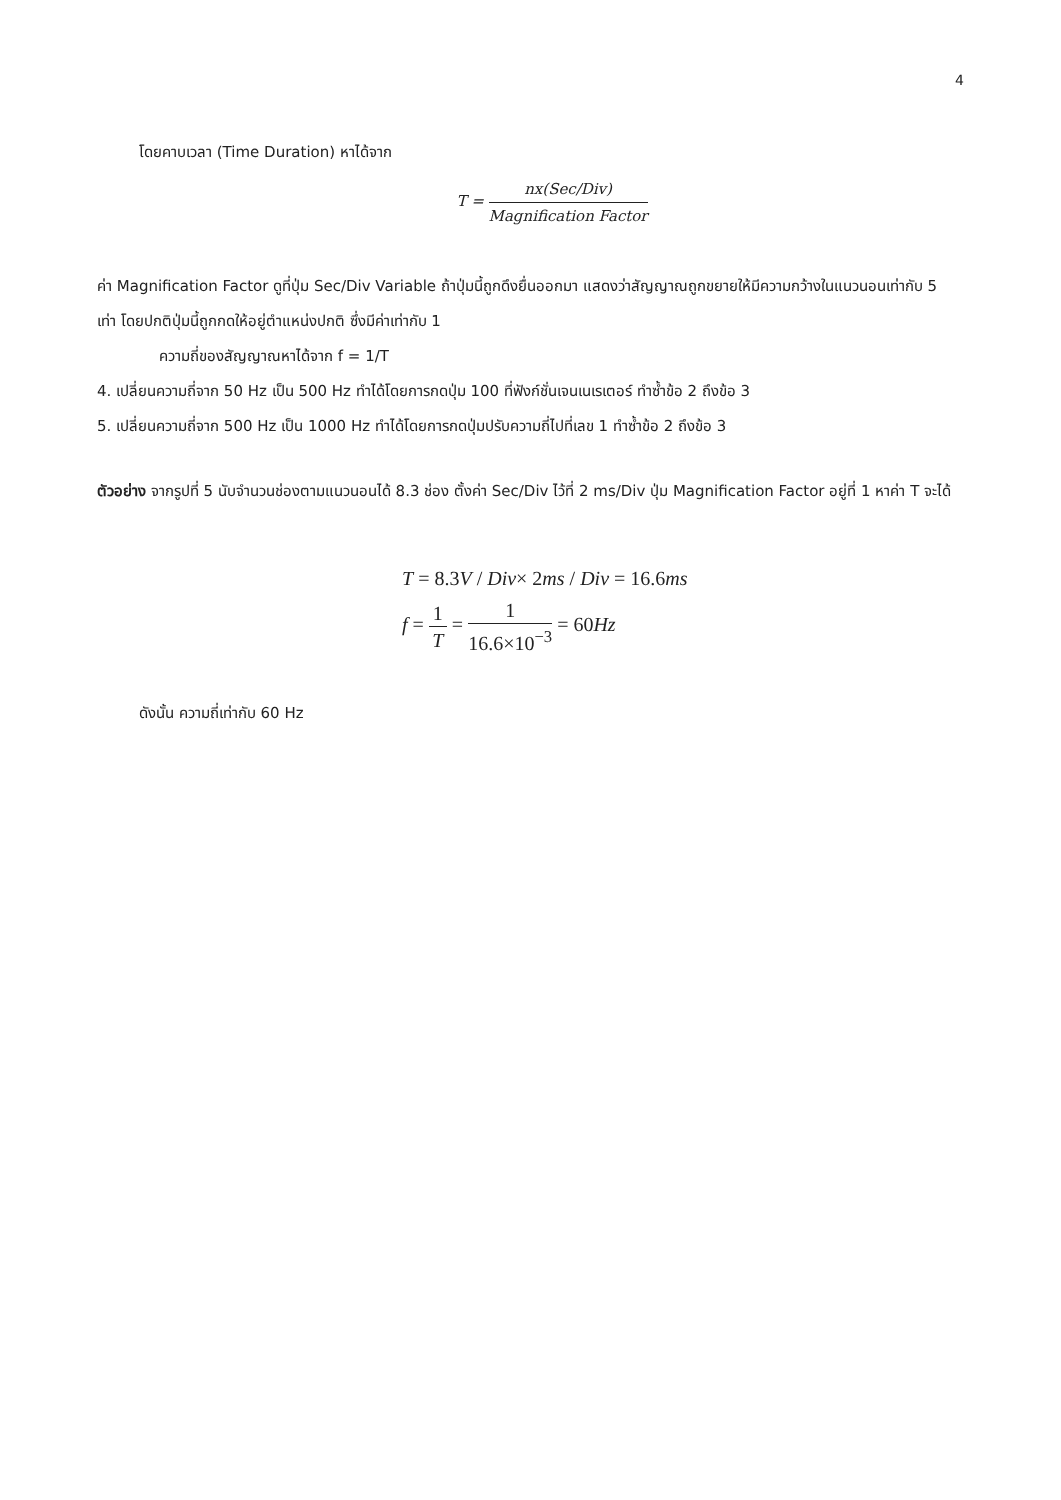4
โดยคาบเวลา (Time Duration) หาได้จาก
T = nx(Sec/Div) Magnification Factor
ค่า Magnification Factor ดูที่ปุ่ม Sec/Div Variable ถ้าปุ่มนี้ถูกดึงยื่นออกมา แสดงว่าสัญญาณถูกขยายให้มีความกว้างในแนวนอนเท่ากับ 5 เท่า โดยปกติปุ่มนี้ถูกกดให้อยู่ตำแหน่งปกติ ซึ่งมีค่าเท่ากับ 1
ความถี่ของสัญญาณหาได้จาก f = 1/T
4. เปลี่ยนความถี่จาก 50 Hz เป็น 500 Hz ทำได้โดยการกดปุ่ม 100 ที่ฟังก์ชั่นเจนเนเรเตอร์ ทำซ้ำข้อ 2 ถึงข้อ 3
5. เปลี่ยนความถี่จาก 500 Hz เป็น 1000 Hz ทำได้โดยการกดปุ่มปรับความถี่ไปที่เลข 1 ทำซ้ำข้อ 2 ถึงข้อ 3
ตัวอย่าง จากรูปที่ 5 นับจำนวนช่องตามแนวนอนได้ 8.3 ช่อง ตั้งค่า Sec/Div ไว้ที่ 2 ms/Div ปุ่ม Magnification Factor อยู่ที่ 1 หาค่า T จะได้
T = 8.3V / Div× 2ms / Div = 16.6ms
f = 1 T = 1 16.6×10<sup>−3</sup> = 60Hz
ดังนั้น ความถี่เท่ากับ 60 Hz